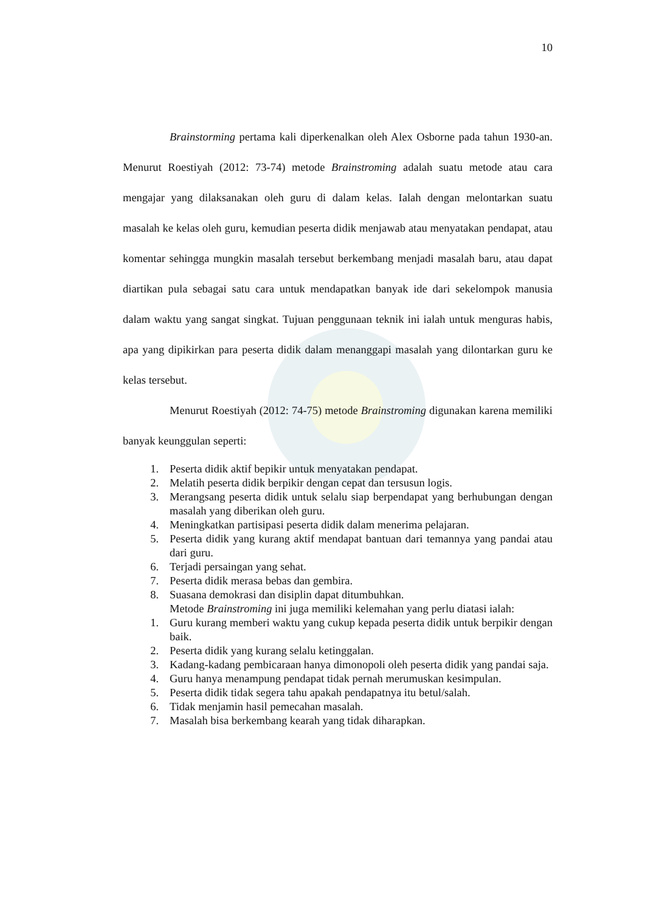10
Brainstorming pertama kali diperkenalkan oleh Alex Osborne pada tahun 1930-an. Menurut Roestiyah (2012: 73-74) metode Brainstroming adalah suatu metode atau cara mengajar yang dilaksanakan oleh guru di dalam kelas. Ialah dengan melontarkan suatu masalah ke kelas oleh guru, kemudian peserta didik menjawab atau menyatakan pendapat, atau komentar sehingga mungkin masalah tersebut berkembang menjadi masalah baru, atau dapat diartikan pula sebagai satu cara untuk mendapatkan banyak ide dari sekelompok manusia dalam waktu yang sangat singkat. Tujuan penggunaan teknik ini ialah untuk menguras habis, apa yang dipikirkan para peserta didik dalam menanggapi masalah yang dilontarkan guru ke kelas tersebut.
Menurut Roestiyah (2012: 74-75) metode Brainstroming digunakan karena memiliki banyak keunggulan seperti:
1. Peserta didik aktif bepikir untuk menyatakan pendapat.
2. Melatih peserta didik berpikir dengan cepat dan tersusun logis.
3. Merangsang peserta didik untuk selalu siap berpendapat yang berhubungan dengan masalah yang diberikan oleh guru.
4. Meningkatkan partisipasi peserta didik dalam menerima pelajaran.
5. Peserta didik yang kurang aktif mendapat bantuan dari temannya yang pandai atau dari guru.
6. Terjadi persaingan yang sehat.
7. Peserta didik merasa bebas dan gembira.
8. Suasana demokrasi dan disiplin dapat ditumbuhkan.
Metode Brainstroming ini juga memiliki kelemahan yang perlu diatasi ialah:
1. Guru kurang memberi waktu yang cukup kepada peserta didik untuk berpikir dengan baik.
2. Peserta didik yang kurang selalu ketinggalan.
3. Kadang-kadang pembicaraan hanya dimonopoli oleh peserta didik yang pandai saja.
4. Guru hanya menampung pendapat tidak pernah merumuskan kesimpulan.
5. Peserta didik tidak segera tahu apakah pendapatnya itu betul/salah.
6. Tidak menjamin hasil pemecahan masalah.
7. Masalah bisa berkembang kearah yang tidak diharapkan.